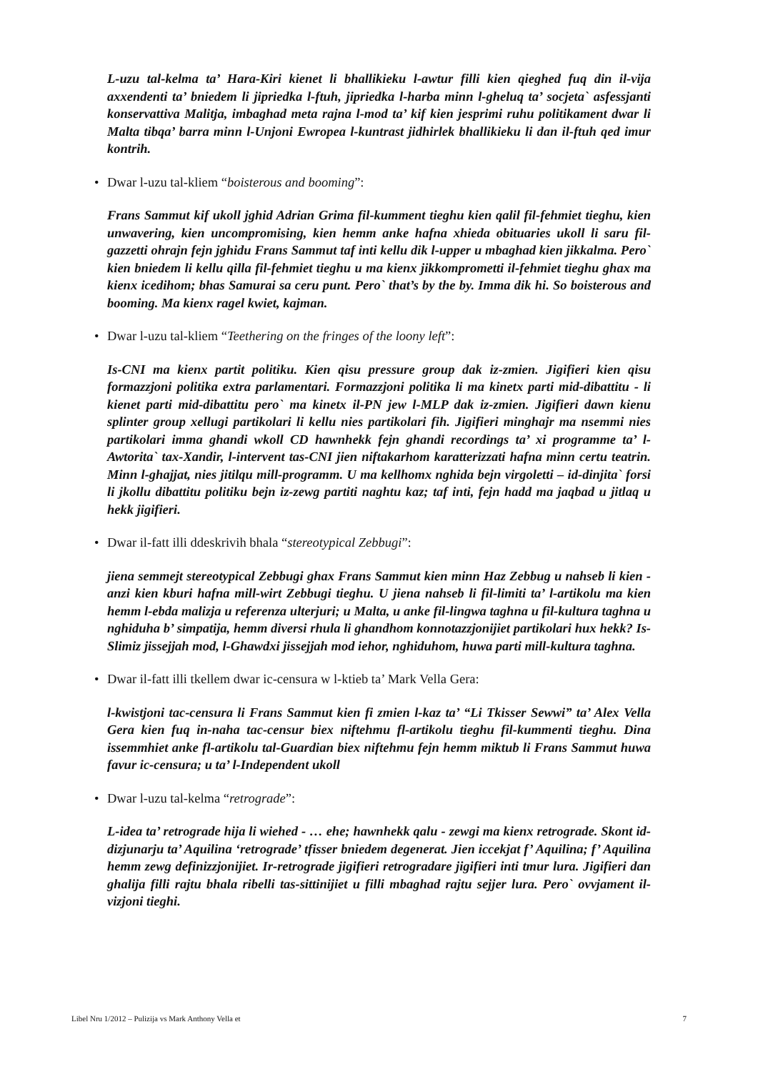L-uzu tal-kelma ta’ Hara-Kiri kienet li bhallikieku l-awtur filli kien qieghed fuq din il-vija axxendenti ta’ bniedem li jipriedka l-ftuh, jipriedka l-harba minn l-gheluq ta’ socjeta` asfessjanti konservattiva Malitja, imbaghad meta rajna l-mod ta’ kif kien jesprimi ruhu politikament dwar li Malta tibqa’ barra minn l-Unjoni Ewropea l-kuntrast jidhirlek bhallikieku li dan il-ftuh qed imur kontrih.
• Dwar l-uzu tal-kliem “boisterous and booming”:
Frans Sammut kif ukoll jghid Adrian Grima fil-kumment tieghu kien qalil fil-fehmiet tieghu, kien unwavering, kien uncompromising, kien hemm anke hafna xhieda obituaries ukoll li saru fil-gazzetti ohrajn fejn jghidu Frans Sammut taf inti kellu dik l-upper u mbaghad kien jikkalma. Pero` kien bniedem li kellu qilla fil-fehmiet tieghu u ma kienx jikkomprometti il-fehmiet tieghu ghax ma kienx icedihom; bhas Samurai sa ceru punt. Pero` that’s by the by. Imma dik hi. So boisterous and booming. Ma kienx ragel kwiet, kajman.
• Dwar l-uzu tal-kliem “Teethering on the fringes of the loony left”:
Is-CNI ma kienx partit politiku. Kien qisu pressure group dak iz-zmien. Jigifieri kien qisu formazzjoni politika extra parlamentari. Formazzjoni politika li ma kinetx parti mid-dibattitu - li kienet parti mid-dibattitu pero` ma kinetx il-PN jew l-MLP dak iz-zmien. Jigifieri dawn kienu splinter group xellugi partikolari li kellu nies partikolari fih. Jigifieri minghajr ma nsemmi nies partikolari imma ghandi wkoll CD hawnhekk fejn ghandi recordings ta’ xi programme ta’ l-Awtorita` tax-Xandir, l-intervent tas-CNI jien niftakarhom karatterizzati hafna minn certu teatrin. Minn l-ghajjat, nies jitilqu mill-programm. U ma kellhomx nghida bejn virgoletti – id-dinjita` forsi li jkollu dibattitu politiku bejn iz-zewg partiti naghtu kaz; taf inti, fejn hadd ma jaqbad u jitlaq u hekk jigifieri.
• Dwar il-fatt illi ddeskrivih bhala “stereotypical Zebbugi”:
jiena semmejt stereotypical Zebbugi ghax Frans Sammut kien minn Haz Zebbug u nahseb li kien - anzi kien kburi hafna mill-wirt Zebbugi tieghu. U jiena nahseb li fil-limiti ta’ l-artikolu ma kien hemm l-ebda malizja u referenza ulterjuri; u Malta, u anke fil-lingwa taghna u fil-kultura taghna u nghiduha b’ simpatija, hemm diversi rhula li ghandhom konnotazzjonijiet partikolari hux hekk? Is-Slimiz jissejjah mod, l-Ghawdxi jissejjah mod iehor, nghiduhom, huwa parti mill-kultura taghna.
• Dwar il-fatt illi tkellem dwar ic-censura w l-ktieb ta’ Mark Vella Gera:
l-kwistjoni tac-censura li Frans Sammut kien fi zmien l-kaz ta’ “Li Tkisser Sewwi” ta’ Alex Vella Gera kien fuq in-naha tac-censur biex niftehmu fl-artikolu tieghu fil-kummenti tieghu. Dina issemmhiet anke fl-artikolu tal-Guardian biex niftehmu fejn hemm miktub li Frans Sammut huwa favur ic-censura; u ta’ l-Independent ukoll
• Dwar l-uzu tal-kelma “retrograde”:
L-idea ta’ retrograde hija li wiehed - … ehe; hawnhekk qalu - zewgi ma kienx retrograde. Skont id-dizjunarju ta’ Aquilina ‘retrograde’ tfisser bniedem degenerat. Jien iccekjat f’ Aquilina; f’ Aquilina hemm zewg definizzjonijiet. Ir-retrograde jigifieri retrogradare jigifieri inti tmur lura. Jigifieri dan ghalija filli rajtu bhala ribelli tas-sittinijiet u filli mbaghad rajtu sejjer lura. Pero` ovvjament il-vizjoni tieghi.
Libel Nru 1/2012 – Pulizija vs Mark Anthony Vella et 7